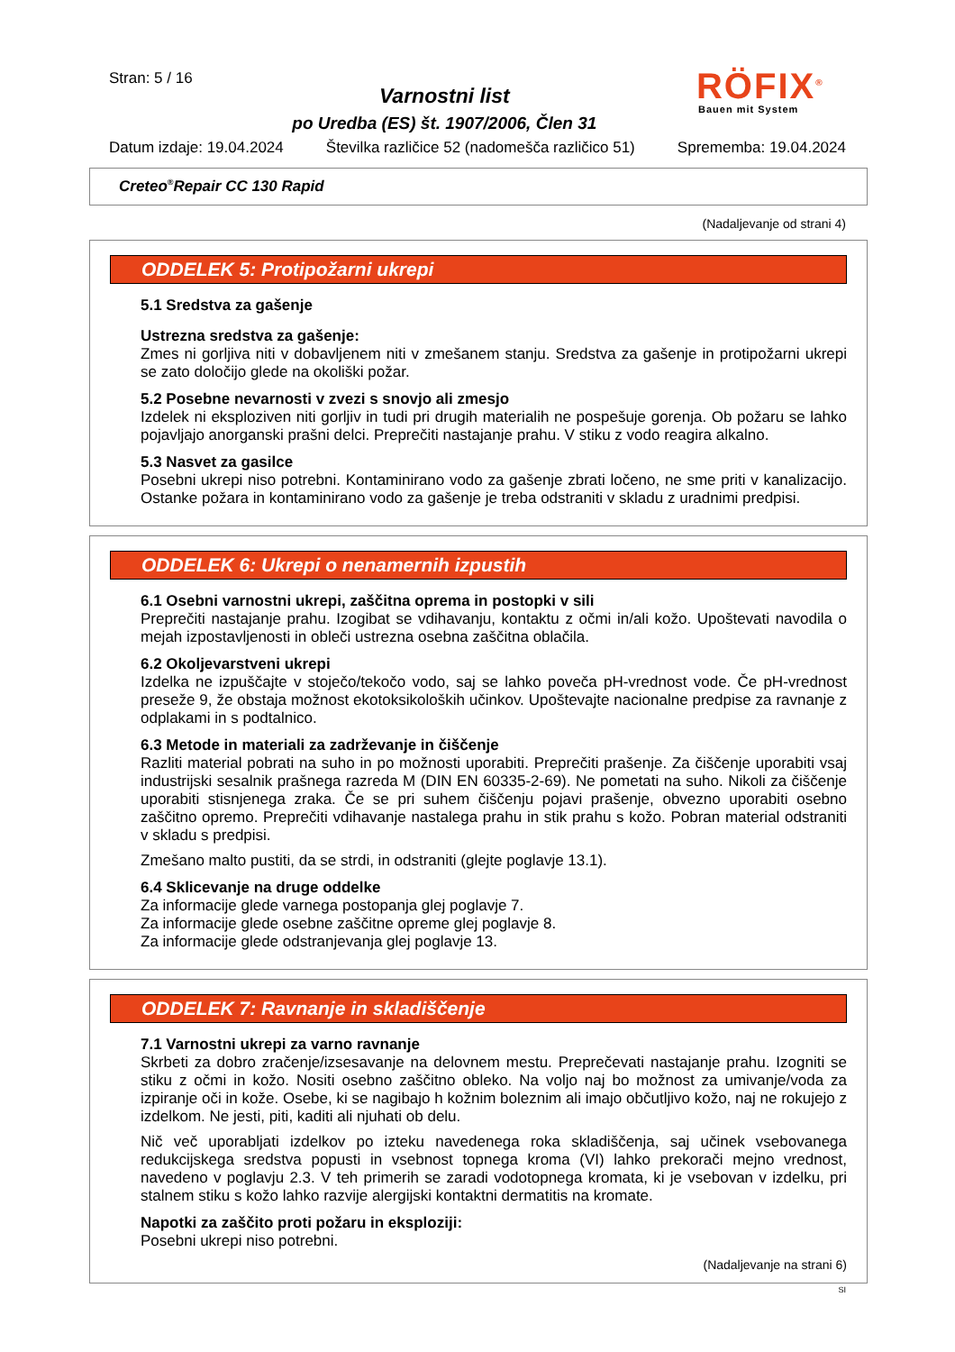Stran: 5 / 16
Varnostni list
po Uredba (ES) št. 1907/2006, Člen 31
RÖFIX<sup>®</sup>
Bauen mit System
Datum izdaje: 19.04.2024 Številka različice 52 (nadomešča različico 51) Sprememba: 19.04.2024
Creteo<sup>®</sup>Repair CC 130 Rapid
(Nadaljevanje od strani 4)
ODDELEK 5: Protipožarni ukrepi
5.1 Sredstva za gašenje
Ustrezna sredstva za gašenje:
Zmes ni gorljiva niti v dobavljenem niti v zmešanem stanju. Sredstva za gašenje in protipožarni ukrepi se zato določijo glede na okoliški požar.
5.2 Posebne nevarnosti v zvezi s snovjo ali zmesjo
Izdelek ni eksploziven niti gorljiv in tudi pri drugih materialih ne pospešuje gorenja. Ob požaru se lahko pojavljajo anorganski prašni delci. Preprečiti nastajanje prahu. V stiku z vodo reagira alkalno.
5.3 Nasvet za gasilce
Posebni ukrepi niso potrebni. Kontaminirano vodo za gašenje zbrati ločeno, ne sme priti v kanalizacijo. Ostanke požara in kontaminirano vodo za gašenje je treba odstraniti v skladu z uradnimi predpisi.
ODDELEK 6: Ukrepi o nenamernih izpustih
6.1 Osebni varnostni ukrepi, zaščitna oprema in postopki v sili
Preprečiti nastajanje prahu. Izogibat se vdihavanju, kontaktu z očmi in/ali kožo. Upoštevati navodila o mejah izpostavljenosti in obleči ustrezna osebna zaščitna oblačila.
6.2 Okoljevarstveni ukrepi
Izdelka ne izpuščajte v stoječo/tekočo vodo, saj se lahko poveča pH-vrednost vode. Če pH-vrednost preseže 9, že obstaja možnost ekotoksikoloških učinkov. Upoštevajte nacionalne predpise za ravnanje z odplakami in s podtalnico.
6.3 Metode in materiali za zadrževanje in čiščenje
Razliti material pobrati na suho in po možnosti uporabiti. Preprečiti prašenje. Za čiščenje uporabiti vsaj industrijski sesalnik prašnega razreda M (DIN EN 60335-2-69). Ne pometati na suho. Nikoli za čiščenje uporabiti stisnjenega zraka. Če se pri suhem čiščenju pojavi prašenje, obvezno uporabiti osebno zaščitno opremo. Preprečiti vdihavanje nastalega prahu in stik prahu s kožo. Pobran material odstraniti v skladu s predpisi.
Zmešano malto pustiti, da se strdi, in odstraniti (glejte poglavje 13.1).
6.4 Sklicevanje na druge oddelke
Za informacije glede varnega postopanja glej poglavje 7.
Za informacije glede osebne zaščitne opreme glej poglavje 8.
Za informacije glede odstranjevanja glej poglavje 13.
ODDELEK 7: Ravnanje in skladiščenje
7.1 Varnostni ukrepi za varno ravnanje
Skrbeti za dobro zračenje/izsesavanje na delovnem mestu. Preprečevati nastajanje prahu. Izogniti se stiku z očmi in kožo. Nositi osebno zaščitno obleko. Na voljo naj bo možnost za umivanje/voda za izpiranje oči in kože. Osebe, ki se nagibajo h kožnim boleznim ali imajo občutljivo kožo, naj ne rokujejo z izdelkom. Ne jesti, piti, kaditi ali njuhati ob delu.
Nič več uporabljati izdelkov po izteku navedenega roka skladiščenja, saj učinek vsebovanega redukcijskega sredstva popusti in vsebnost topnega kroma (VI) lahko prekorači mejno vrednost, navedeno v poglavju 2.3. V teh primerih se zaradi vodotopnega kromata, ki je vsebovan v izdelku, pri stalnem stiku s kožo lahko razvije alergijski kontaktni dermatitis na kromate.
Napotki za zaščito proti požaru in eksploziji:
Posebni ukrepi niso potrebni.
(Nadaljevanje na strani 6)
SI